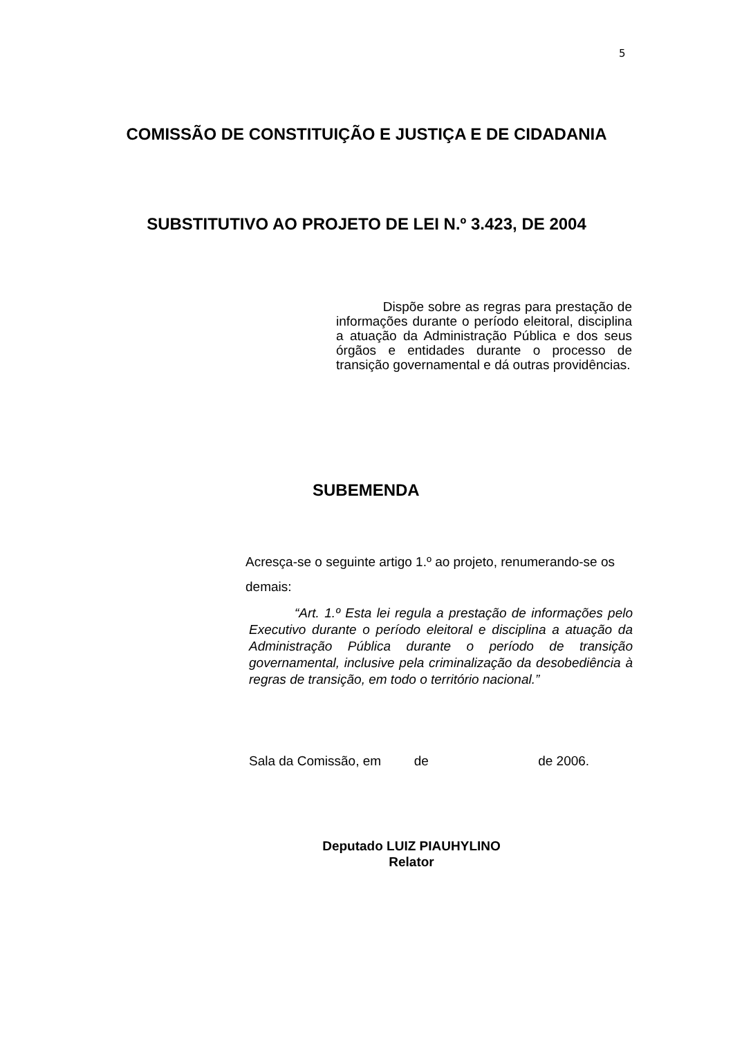5
COMISSÃO DE CONSTITUIÇÃO E JUSTIÇA E DE CIDADANIA
SUBSTITUTIVO AO PROJETO DE LEI N.º 3.423, DE 2004
Dispõe sobre as regras para prestação de informações durante o período eleitoral, disciplina a atuação da Administração Pública e dos seus órgãos e entidades durante o processo de transição governamental e dá outras providências.
SUBEMENDA
Acresça-se o seguinte artigo 1.º ao projeto, renumerando-se os demais:
“Art. 1.º Esta lei regula a prestação de informações pelo Executivo durante o período eleitoral e disciplina a atuação da Administração Pública durante o período de transição governamental, inclusive pela criminalização da desobediência à regras de transição, em todo o território nacional.”
Sala da Comissão, em de de 2006.
Deputado LUIZ PIAUHYLINO
Relator